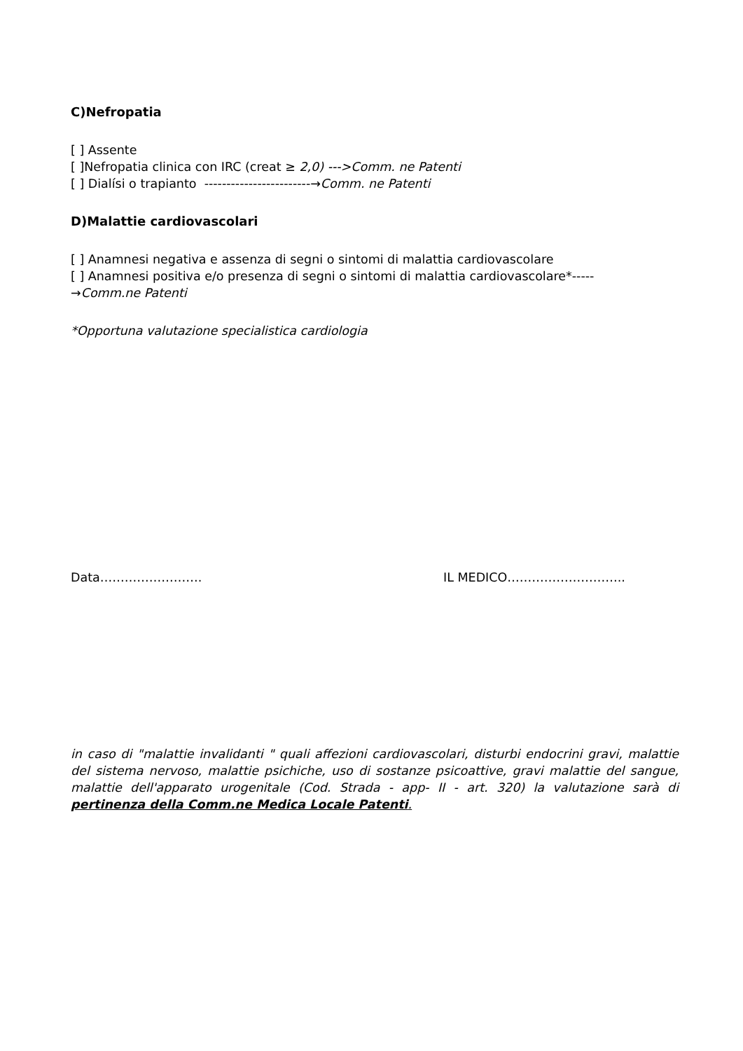C)Nefropatia
[ ] Assente
[ ]Nefropatia clinica con IRC (creat ≥ 2,0) --->Comm. ne Patenti
[ ] Dialísi o trapianto ------------------------→Comm. ne Patenti
D)Malattie cardiovascolari
[ ] Anamnesi negativa e assenza di segni o sintomi di malattia cardiovascolare
[ ] Anamnesi positiva e/o presenza di segni o sintomi di malattia cardiovascolare*-----
→Comm.ne Patenti
*Opportuna valutazione specialistica cardiologia
Data……………………. IL MEDICO………………………..
in caso di "malattie invalidanti " quali affezioni cardiovascolari, disturbi endocrini gravi, malattie del sistema nervoso, malattie psichiche, uso di sostanze psicoattive, gravi malattie del sangue, malattie dell'apparato urogenitale (Cod. Strada - app- II - art. 320) la valutazione sarà di pertinenza della Comm.ne Medica Locale Patenti.